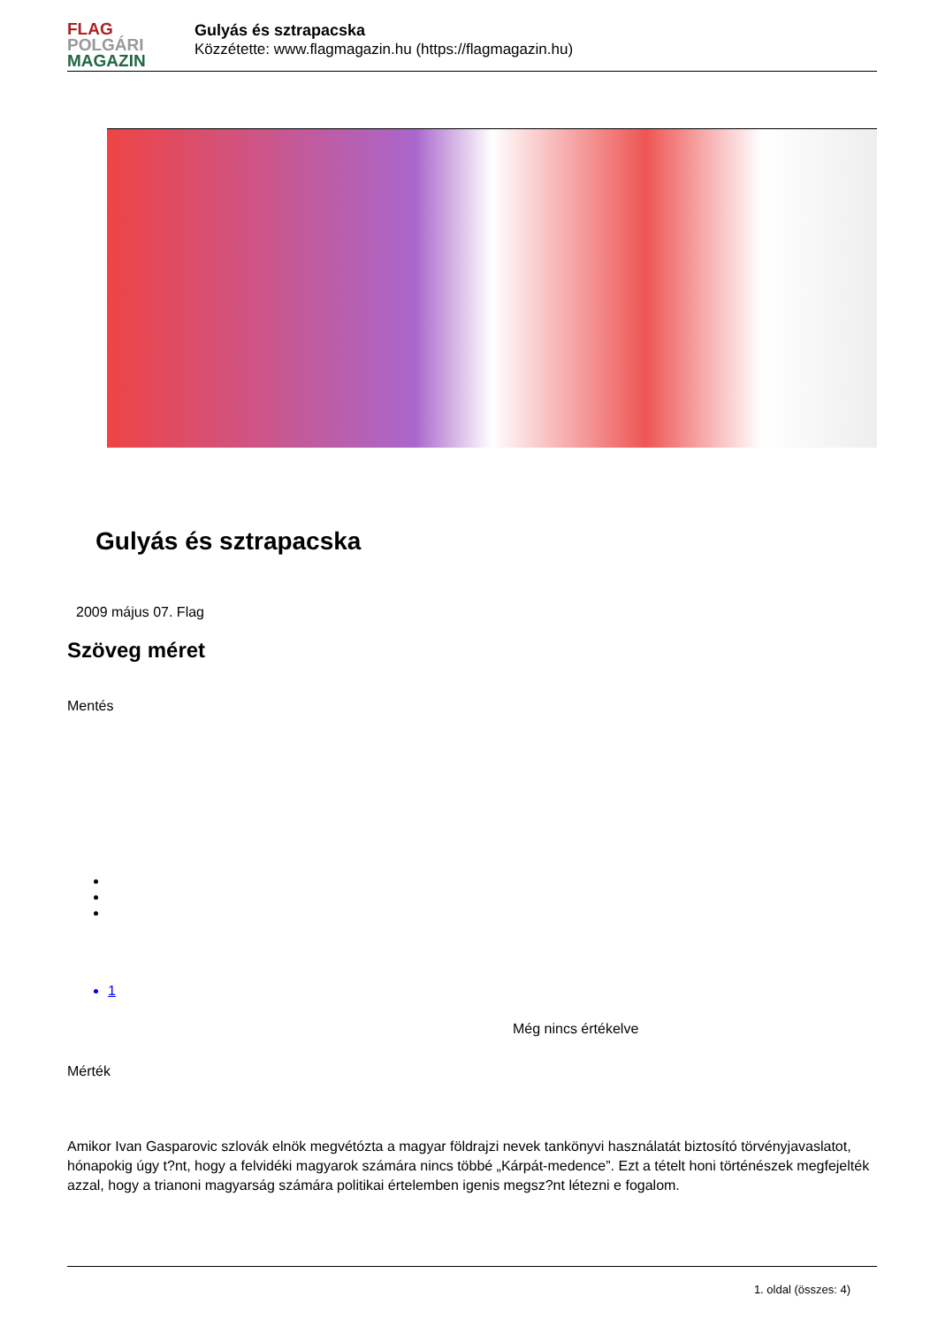FLAG
POLGÁRI
MAGAZIN
Gulyás és sztrapacska
Közzétette: www.flagmagazin.hu (https://flagmagazin.hu)
Gulyás és sztrapacska
2009 május 07. Flag
Szöveg méret
Mentés
1
Még nincs értékelve
Mérték
Amikor Ivan Gasparovic szlovák elnök megvétózta a magyar földrajzi nevek tankönyvi használatát biztosító törvényjavaslatot, hónapokig úgy t?nt, hogy a felvidéki magyarok számára nincs többé „Kárpát-medence”. Ezt a tételt honi történészek megfejelték azzal, hogy a trianoni magyarság számára politikai értelemben igenis megsz?nt létezni e fogalom.
1. oldal (összes: 4)